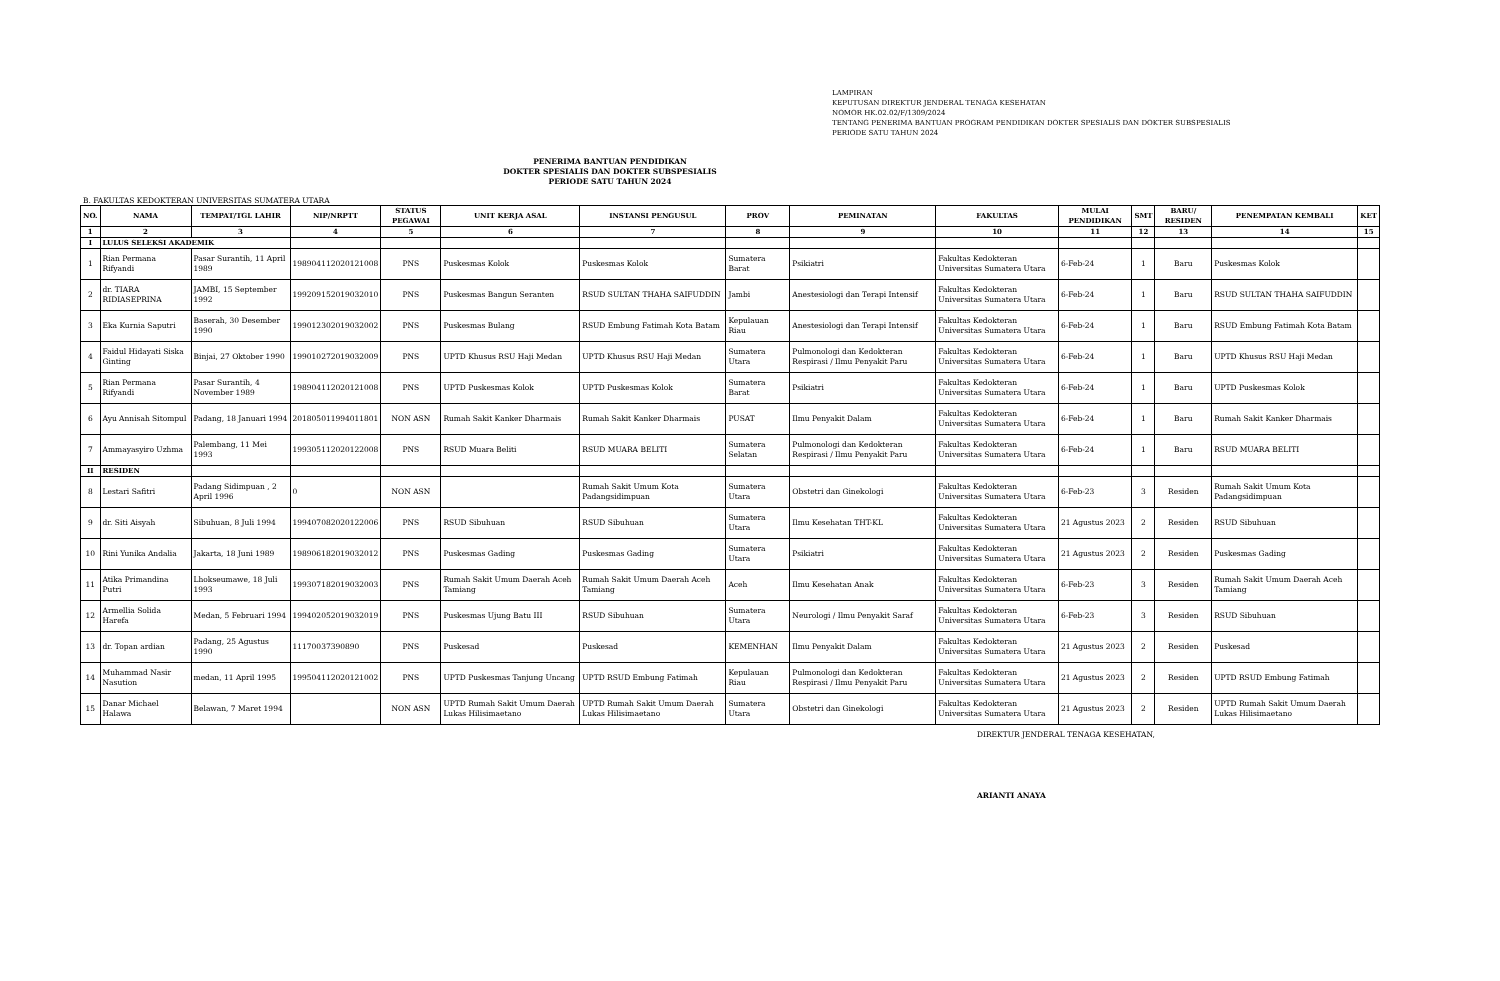LAMPIRAN
KEPUTUSAN DIREKTUR JENDERAL TENAGA KESEHATAN
NOMOR HK.02.02/F/1309/2024
TENTANG PENERIMA BANTUAN PROGRAM PENDIDIKAN DOKTER SPESIALIS DAN DOKTER SUBSPESIALIS
PERIODE SATU TAHUN 2024
PENERIMA BANTUAN PENDIDIKAN
DOKTER SPESIALIS DAN DOKTER SUBSPESIALIS
PERIODE SATU TAHUN 2024
B. FAKULTAS KEDOKTERAN UNIVERSITAS SUMATERA UTARA
| NO. | NAMA | TEMPAT/TGL LAHIR | NIP/NRPTT | STATUS PEGAWAI | UNIT KERJA ASAL | INSTANSI PENGUSUL | PROV | PEMINATAN | FAKULTAS | MULAI PENDIDIKAN | SMT | BARU/ RESIDEN | PENEMPATAN KEMBALI | KET |
| --- | --- | --- | --- | --- | --- | --- | --- | --- | --- | --- | --- | --- | --- | --- |
| 1 | 2 | 3 | 4 | 5 | 6 | 7 | 8 | 9 | 10 | 11 | 12 | 13 | 14 | 15 |
| I | LULUS SELEKSI AKADEMIK | | | | | | | | | | | | | |
| 1 | Rian Permana Rifyandi | Pasar Surantih, 11 April 1989 | 198904112020121008 | PNS | Puskesmas Kolok | Puskesmas Kolok | Sumatera Barat | Psikiatri | Fakultas Kedokteran Universitas Sumatera Utara | 6-Feb-24 | 1 | Baru | Puskesmas Kolok | |
| 2 | dr. TIARA RIDIASEPRINA | JAMBI, 15 September 1992 | 199209152019032010 | PNS | Puskesmas Bangun Seranten | RSUD SULTAN THAHA SAIFUDDIN | Jambi | Anestesiologi dan Terapi Intensif | Fakultas Kedokteran Universitas Sumatera Utara | 6-Feb-24 | 1 | Baru | RSUD SULTAN THAHA SAIFUDDIN | |
| 3 | Eka Kurnia Saputri | Baserah, 30 Desember 1990 | 199012302019032002 | PNS | Puskesmas Bulang | RSUD Embung Fatimah Kota Batam | Kepulauan Riau | Anestesiologi dan Terapi Intensif | Fakultas Kedokteran Universitas Sumatera Utara | 6-Feb-24 | 1 | Baru | RSUD Embung Fatimah Kota Batam | |
| 4 | Faidul Hidayati Siska Ginting | Binjai, 27 Oktober 1990 | 199010272019032009 | PNS | UPTD Khusus RSU Haji Medan | UPTD Khusus RSU Haji Medan | Sumatera Utara | Pulmonologi dan Kedokteran Respirasi / Ilmu Penyakit Paru | Fakultas Kedokteran Universitas Sumatera Utara | 6-Feb-24 | 1 | Baru | UPTD Khusus RSU Haji Medan | |
| 5 | Rian Permana Rifyandi | Pasar Surantih, 4 November 1989 | 198904112020121008 | PNS | UPTD Puskesmas Kolok | UPTD Puskesmas Kolok | Sumatera Barat | Psikiatri | Fakultas Kedokteran Universitas Sumatera Utara | 6-Feb-24 | 1 | Baru | UPTD Puskesmas Kolok | |
| 6 | Ayu Annisah Sitompul | Padang, 18 Januari 1994 | 201805011994011801 | NON ASN | Rumah Sakit Kanker Dharmais | Rumah Sakit Kanker Dharmais | PUSAT | Ilmu Penyakit Dalam | Fakultas Kedokteran Universitas Sumatera Utara | 6-Feb-24 | 1 | Baru | Rumah Sakit Kanker Dharmais | |
| 7 | Ammayasyiro Uzhma | Palembang, 11 Mei 1993 | 199305112020122008 | PNS | RSUD Muara Beliti | RSUD MUARA BELITI | Sumatera Selatan | Pulmonologi dan Kedokteran Respirasi / Ilmu Penyakit Paru | Fakultas Kedokteran Universitas Sumatera Utara | 6-Feb-24 | 1 | Baru | RSUD MUARA BELITI | |
| II | RESIDEN | | | | | | | | | | | | | |
| 8 | Lestari Safitri | Padang Sidimpuan , 2 April 1996 | 0 | NON ASN | | Rumah Sakit Umum Kota Padangsidimpuan | Sumatera Utara | Obstetri dan Ginekologi | Fakultas Kedokteran Universitas Sumatera Utara | 6-Feb-23 | 3 | Residen | Rumah Sakit Umum Kota Padangsidimpuan | |
| 9 | dr. Siti Aisyah | Sibuhuan, 8 Juli 1994 | 199407082020122006 | PNS | RSUD Sibuhuan | RSUD Sibuhuan | Sumatera Utara | Ilmu Kesehatan THT-KL | Fakultas Kedokteran Universitas Sumatera Utara | 21 Agustus 2023 | 2 | Residen | RSUD Sibuhuan | |
| 10 | Rini Yunika Andalia | Jakarta, 18 Juni 1989 | 198906182019032012 | PNS | Puskesmas Gading | Puskesmas Gading | Sumatera Utara | Psikiatri | Fakultas Kedokteran Universitas Sumatera Utara | 21 Agustus 2023 | 2 | Residen | Puskesmas Gading | |
| 11 | Atika Primandina Putri | Lhokseumawe, 18 Juli 1993 | 199307182019032003 | PNS | Rumah Sakit Umum Daerah Aceh Tamiang | Rumah Sakit Umum Daerah Aceh Tamiang | Aceh | Ilmu Kesehatan Anak | Fakultas Kedokteran Universitas Sumatera Utara | 6-Feb-23 | 3 | Residen | Rumah Sakit Umum Daerah Aceh Tamiang | |
| 12 | Armellia Solida Harefa | Medan, 5 Februari 1994 | 199402052019032019 | PNS | Puskesmas Ujung Batu III | RSUD Sibuhuan | Sumatera Utara | Neurologi / Ilmu Penyakit Saraf | Fakultas Kedokteran Universitas Sumatera Utara | 6-Feb-23 | 3 | Residen | RSUD Sibuhuan | |
| 13 | dr. Topan ardian | Padang, 25 Agustus 1990 | 11170037390890 | PNS | Puskesad | Puskesad | KEMENHAN | Ilmu Penyakit Dalam | Fakultas Kedokteran Universitas Sumatera Utara | 21 Agustus 2023 | 2 | Residen | Puskesad | |
| 14 | Muhammad Nasir Nasution | medan, 11 April 1995 | 199504112020121002 | PNS | UPTD Puskesmas Tanjung Uncang | UPTD RSUD Embung Fatimah | Kepulauan Riau | Pulmonologi dan Kedokteran Respirasi / Ilmu Penyakit Paru | Fakultas Kedokteran Universitas Sumatera Utara | 21 Agustus 2023 | 2 | Residen | UPTD RSUD Embung Fatimah | |
| 15 | Danar Michael Halawa | Belawan, 7 Maret 1994 | | NON ASN | UPTD Rumah Sakit Umum Daerah Lukas Hilisimaetano | UPTD Rumah Sakit Umum Daerah Lukas Hilisimaetano | Sumatera Utara | Obstetri dan Ginekologi | Fakultas Kedokteran Universitas Sumatera Utara | 21 Agustus 2023 | 2 | Residen | UPTD Rumah Sakit Umum Daerah Lukas Hilisimaetano | |
DIREKTUR JENDERAL TENAGA KESEHATAN,
ARIANTI ANAYA